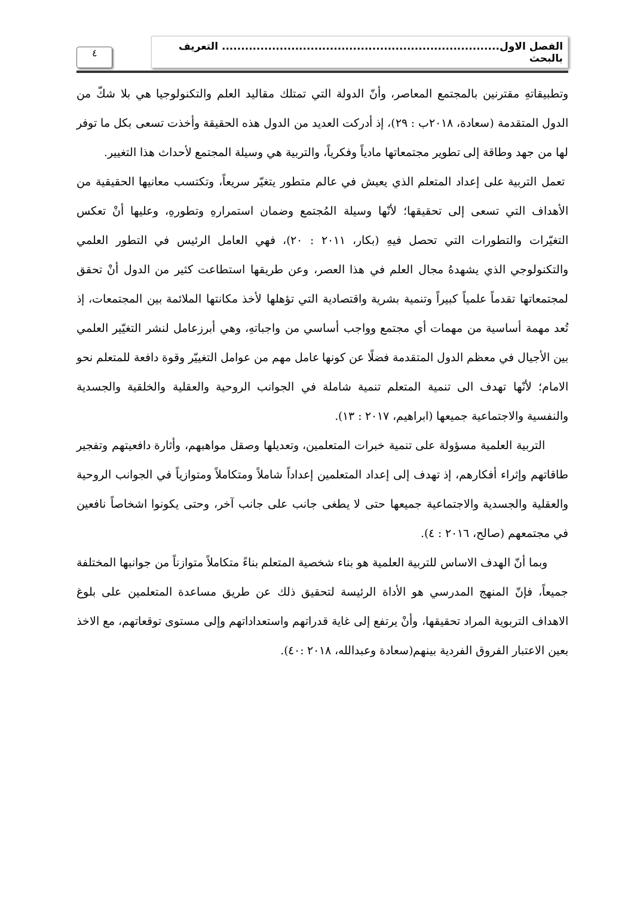الفصل الاول........................................................................ التعريف بالبحث
٤
وتطبيقاتهِ مقترنين بالمجتمع المعاصر، وأنّ الدولة التي تمتلك مقاليد العلم والتكنولوجيا هي بلا شكّ من الدول المتقدمة (سعادة، ٢٠١٨ب : ٢٩)، إذ أدركت العديد من الدول هذه الحقيقة وأخذت تسعى بكل ما توفر لها من جهد وطاقة إلى تطوير مجتمعاتها مادياً وفكرياً، والتربية هي وسيلة المجتمع لأحداث هذا التغيير.
تعمل التربية على إعداد المتعلم الذي يعيش في عالم متطور يتغيّر سريعاً، وتكتسب معانيها الحقيقية من الأهداف التي تسعى إلى تحقيقها؛ لأنّها وسيلة المُجتمع وضمان استمرارهِ وتطورهِ، وعليها أنْ تعكس التغيّرات والتطورات التي تحصل فيهِ (بكار، ٢٠١١ : ٢٠)، فهي العامل الرئيس في التطور العلمي والتكنولوجي الذي يشهدهُ مجال العلم في هذا العصر، وعن طريقها استطاعت كثير من الدول أنْ تحقق لمجتمعاتها تقدماً علمياً كبيراً وتنمية بشرية واقتصادية التي تؤهلها لأخذ مكانتها الملائمة بين المجتمعات، إذ تُعد مهمة أساسية من مهمات أي مجتمع وواجب أساسي من واجباتهِ، وهي أبرزعامل لنشر التغيّير العلمي بين الأجيال في معظم الدول المتقدمة فضلًا عن كونها عامل مهم من عوامل التغييّر وقوة دافعة للمتعلم نحو الامام؛ لأنّها تهدف الى تنمية المتعلم تنمية شاملة في الجوانب الروحية والعقلية والخلقية والجسدية والنفسية والاجتماعية جميعها (ابراهيم، ٢٠١٧ : ١٣).
التربية العلمية مسؤولة على تنمية خبرات المتعلمين، وتعديلها وصقل مواهبهم، وأثارة دافعيتهم وتفجير طاقاتهم وإثراء أفكارهم، إذ تهدف إلى إعداد المتعلمين إعداداً شاملاً ومتكاملاً ومتوازياً في الجوانب الروحية والعقلية والجسدية والاجتماعية جميعها حتى لا يطغى جانب على جانب آخر، وحتى يكونوا اشخاصاً نافعين في مجتمعهم (صالح، ٢٠١٦ : ٤).
وبما أنّ الهدف الاساس للتربية العلمية هو بناء شخصية المتعلم بناءً متكاملاً متوازناً من جوانبها المختلفة جميعاً، فإنّ المنهج المدرسي هو الأداة الرئيسة لتحقيق ذلك عن طريق مساعدة المتعلمين على بلوغ الاهداف التربوية المراد تحقيقها، وأنْ يرتفع إلى غاية قدراتهم واستعداداتهم وإلى مستوى توقعاتهم، مع الاخذ بعين الاعتبار الفروق الفردية بينهم(سعادة وعبدالله، ٢٠١٨ :٤٠).